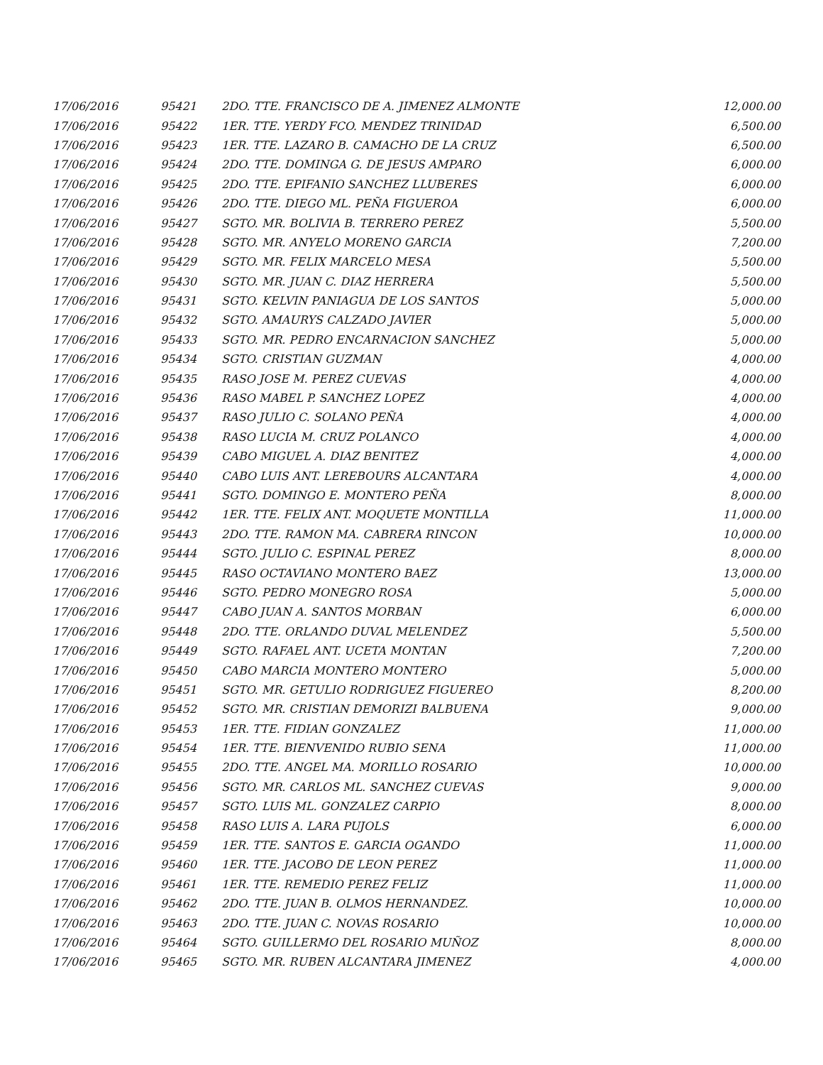| 17/06/2016 | 95421 | 2DO. TTE. FRANCISCO DE A. JIMENEZ ALMONTE | 12,000.00 |
| 17/06/2016 | 95422 | 1ER. TTE. YERDY FCO. MENDEZ TRINIDAD | 6,500.00 |
| 17/06/2016 | 95423 | 1ER. TTE. LAZARO B. CAMACHO DE LA CRUZ | 6,500.00 |
| 17/06/2016 | 95424 | 2DO. TTE. DOMINGA G. DE JESUS AMPARO | 6,000.00 |
| 17/06/2016 | 95425 | 2DO. TTE. EPIFANIO SANCHEZ LLUBERES | 6,000.00 |
| 17/06/2016 | 95426 | 2DO. TTE. DIEGO ML. PEÑA FIGUEROA | 6,000.00 |
| 17/06/2016 | 95427 | SGTO. MR. BOLIVIA B. TERRERO PEREZ | 5,500.00 |
| 17/06/2016 | 95428 | SGTO. MR. ANYELO MORENO GARCIA | 7,200.00 |
| 17/06/2016 | 95429 | SGTO. MR. FELIX MARCELO MESA | 5,500.00 |
| 17/06/2016 | 95430 | SGTO. MR. JUAN C. DIAZ HERRERA | 5,500.00 |
| 17/06/2016 | 95431 | SGTO. KELVIN PANIAGUA DE LOS SANTOS | 5,000.00 |
| 17/06/2016 | 95432 | SGTO. AMAURYS CALZADO JAVIER | 5,000.00 |
| 17/06/2016 | 95433 | SGTO. MR. PEDRO ENCARNACION SANCHEZ | 5,000.00 |
| 17/06/2016 | 95434 | SGTO. CRISTIAN GUZMAN | 4,000.00 |
| 17/06/2016 | 95435 | RASO JOSE M. PEREZ CUEVAS | 4,000.00 |
| 17/06/2016 | 95436 | RASO MABEL P. SANCHEZ LOPEZ | 4,000.00 |
| 17/06/2016 | 95437 | RASO JULIO C. SOLANO PEÑA | 4,000.00 |
| 17/06/2016 | 95438 | RASO LUCIA M. CRUZ POLANCO | 4,000.00 |
| 17/06/2016 | 95439 | CABO MIGUEL A. DIAZ BENITEZ | 4,000.00 |
| 17/06/2016 | 95440 | CABO LUIS ANT. LEREBOURS ALCANTARA | 4,000.00 |
| 17/06/2016 | 95441 | SGTO. DOMINGO E. MONTERO PEÑA | 8,000.00 |
| 17/06/2016 | 95442 | 1ER. TTE. FELIX ANT. MOQUETE MONTILLA | 11,000.00 |
| 17/06/2016 | 95443 | 2DO. TTE. RAMON MA. CABRERA RINCON | 10,000.00 |
| 17/06/2016 | 95444 | SGTO. JULIO C. ESPINAL PEREZ | 8,000.00 |
| 17/06/2016 | 95445 | RASO OCTAVIANO MONTERO BAEZ | 13,000.00 |
| 17/06/2016 | 95446 | SGTO. PEDRO MONEGRO ROSA | 5,000.00 |
| 17/06/2016 | 95447 | CABO JUAN A. SANTOS MORBAN | 6,000.00 |
| 17/06/2016 | 95448 | 2DO. TTE. ORLANDO DUVAL MELENDEZ | 5,500.00 |
| 17/06/2016 | 95449 | SGTO. RAFAEL ANT. UCETA MONTAN | 7,200.00 |
| 17/06/2016 | 95450 | CABO MARCIA MONTERO MONTERO | 5,000.00 |
| 17/06/2016 | 95451 | SGTO. MR. GETULIO RODRIGUEZ FIGUEREO | 8,200.00 |
| 17/06/2016 | 95452 | SGTO. MR. CRISTIAN DEMORIZI BALBUENA | 9,000.00 |
| 17/06/2016 | 95453 | 1ER. TTE. FIDIAN GONZALEZ | 11,000.00 |
| 17/06/2016 | 95454 | 1ER. TTE. BIENVENIDO RUBIO SENA | 11,000.00 |
| 17/06/2016 | 95455 | 2DO. TTE. ANGEL MA. MORILLO ROSARIO | 10,000.00 |
| 17/06/2016 | 95456 | SGTO. MR. CARLOS ML. SANCHEZ CUEVAS | 9,000.00 |
| 17/06/2016 | 95457 | SGTO. LUIS ML. GONZALEZ CARPIO | 8,000.00 |
| 17/06/2016 | 95458 | RASO LUIS A. LARA PUJOLS | 6,000.00 |
| 17/06/2016 | 95459 | 1ER. TTE. SANTOS E. GARCIA OGANDO | 11,000.00 |
| 17/06/2016 | 95460 | 1ER. TTE. JACOBO DE LEON PEREZ | 11,000.00 |
| 17/06/2016 | 95461 | 1ER. TTE. REMEDIO PEREZ FELIZ | 11,000.00 |
| 17/06/2016 | 95462 | 2DO. TTE. JUAN B. OLMOS HERNANDEZ. | 10,000.00 |
| 17/06/2016 | 95463 | 2DO. TTE. JUAN C. NOVAS ROSARIO | 10,000.00 |
| 17/06/2016 | 95464 | SGTO. GUILLERMO DEL ROSARIO MUÑOZ | 8,000.00 |
| 17/06/2016 | 95465 | SGTO. MR. RUBEN ALCANTARA JIMENEZ | 4,000.00 |